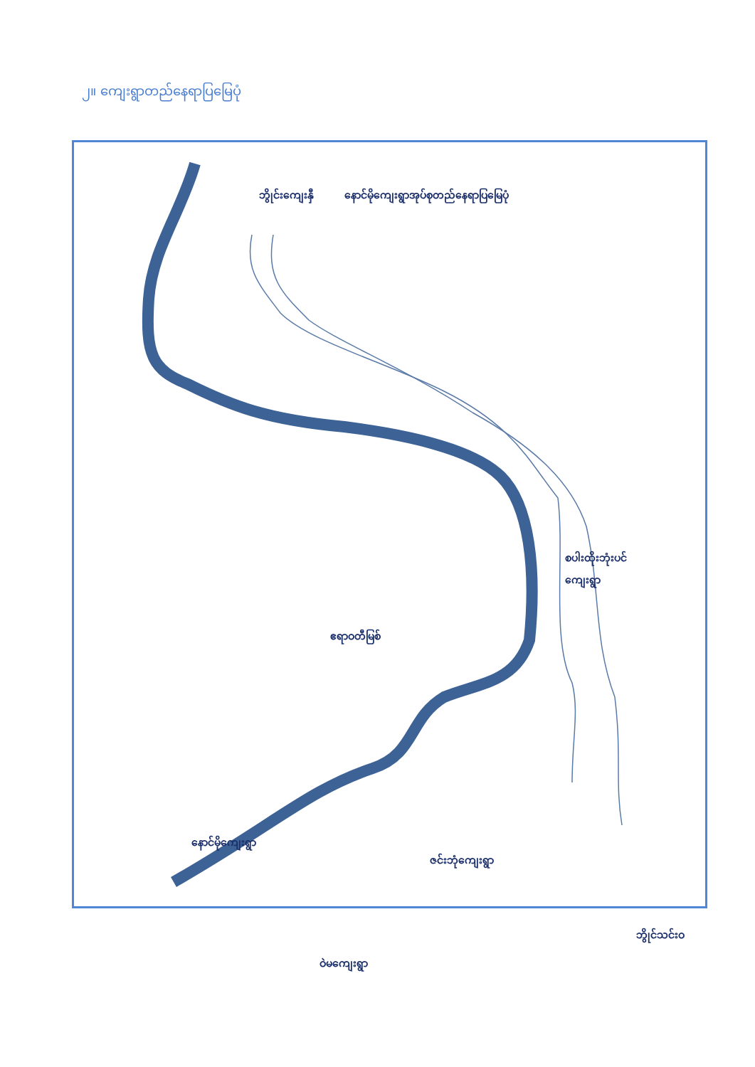၂။ ကျေးရွာတည်နေရာပြမြေပုံ
နောင်မိုကျေးရွာအုပ်စုတည်နေရာပြမြေပုံ
ဘွိုင်းကျေးနှီ
စပါးထိုးဘုံးပင်
ကျေးရွာ
ဧရာဝတီမြစ်
နောင်မိုကျေးရွာ
ဇင်းဘုံကျေးရွာ
ဝဲမကျေးရွာ
ဘွိုင်သင်းဝ